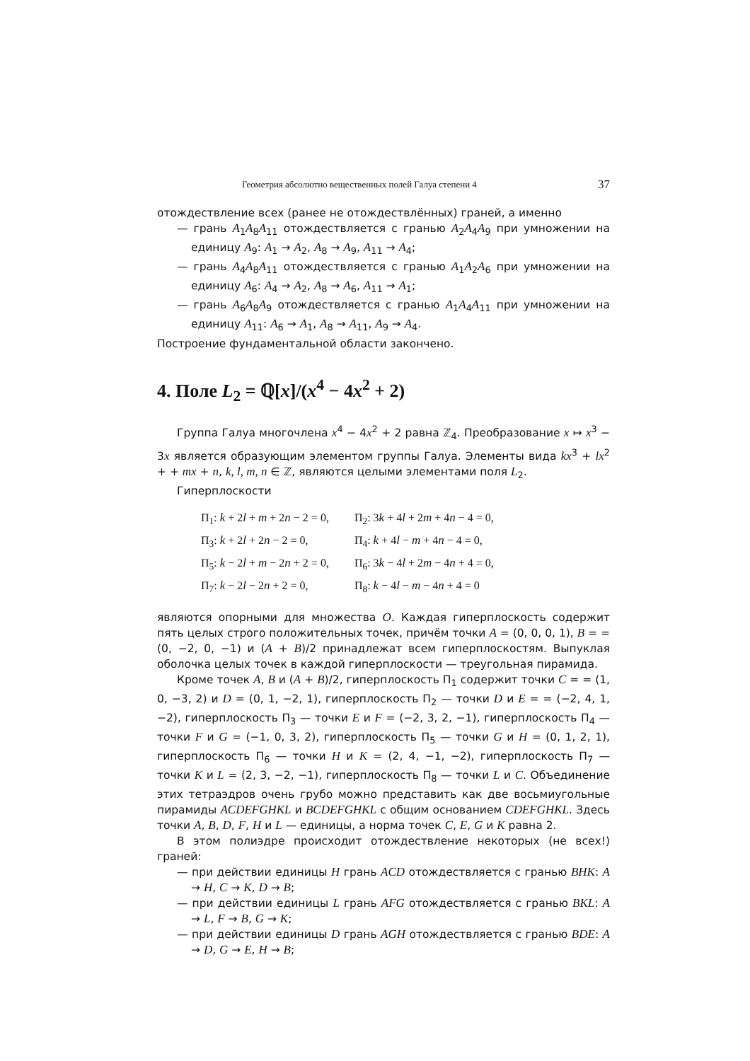Геометрия абсолютно вещественных полей Галуа степени 4 37
отождествление всех (ранее не отождествлённых) граней, а именно
— грань A<sub>1</sub>A<sub>8</sub>A<sub>11</sub> отождествляется с гранью A<sub>2</sub>A<sub>4</sub>A<sub>9</sub> при умножении на единицу A<sub>9</sub>: A<sub>1</sub> → A<sub>2</sub>, A<sub>8</sub> → A<sub>9</sub>, A<sub>11</sub> → A<sub>4</sub>;
— грань A<sub>4</sub>A<sub>8</sub>A<sub>11</sub> отождествляется с гранью A<sub>1</sub>A<sub>2</sub>A<sub>6</sub> при умножении на единицу A<sub>6</sub>: A<sub>4</sub> → A<sub>2</sub>, A<sub>8</sub> → A<sub>6</sub>, A<sub>11</sub> → A<sub>1</sub>;
— грань A<sub>6</sub>A<sub>8</sub>A<sub>9</sub> отождествляется с гранью A<sub>1</sub>A<sub>4</sub>A<sub>11</sub> при умножении на единицу A<sub>11</sub>: A<sub>6</sub> → A<sub>1</sub>, A<sub>8</sub> → A<sub>11</sub>, A<sub>9</sub> → A<sub>4</sub>.
Построение фундаментальной области закончено.
4. Поле L<sub>2</sub> = ℚ[x]/(x<sup>4</sup> − 4x<sup>2</sup> + 2)
Группа Галуа многочлена x<sup>4</sup> − 4x<sup>2</sup> + 2 равна ℤ<sub>4</sub>. Преобразование x ↦ x<sup>3</sup> − 3x является образующим элементом группы Галуа. Элементы вида kx<sup>3</sup> + lx<sup>2</sup> + + mx + n, k, l, m, n ∈ ℤ, являются целыми элементами поля L<sub>2</sub>.
Гиперплоскости
| Π<sub>1</sub>: k + 2 l + m + 2 n − 2 = 0, | Π<sub>2</sub>: 3 k + 4 l + 2 m + 4 n − 4 = 0, |
| Π<sub>3</sub>: k + 2 l + 2 n − 2 = 0, | Π<sub>4</sub>: k + 4 l − m + 4 n − 4 = 0, |
| Π<sub>5</sub>: k − 2 l + m − 2 n + 2 = 0, | Π<sub>6</sub>: 3 k − 4 l + 2 m − 4 n + 4 = 0, |
| Π<sub>7</sub>: k − 2 l − 2 n + 2 = 0, | Π<sub>8</sub>: k − 4 l − m − 4 n + 4 = 0 |
являются опорными для множества O. Каждая гиперплоскость содержит пять целых строго положительных точек, причём точки A = (0, 0, 0, 1), B = = (0, −2, 0, −1) и (A + B)/2 принадлежат всем гиперплоскостям. Выпуклая оболочка целых точек в каждой гиперплоскости — треугольная пирамида.
Кроме точек A, B и (A + B)/2, гиперплоскость Π<sub>1</sub> содержит точки C = = (1, 0, −3, 2) и D = (0, 1, −2, 1), гиперплоскость Π<sub>2</sub> — точки D и E = = (−2, 4, 1, −2), гиперплоскость Π<sub>3</sub> — точки E и F = (−2, 3, 2, −1), гиперплоскость Π<sub>4</sub> — точки F и G = (−1, 0, 3, 2), гиперплоскость Π<sub>5</sub> — точки G и H = (0, 1, 2, 1), гиперплоскость Π<sub>6</sub> — точки H и K = (2, 4, −1, −2), гиперплоскость Π<sub>7</sub> — точки K и L = (2, 3, −2, −1), гиперплоскость Π<sub>8</sub> — точки L и C. Объединение этих тетраэдров очень грубо можно представить как две восьмиугольные пирамиды ACDEFGHKL и BCDEFGHKL с общим основанием CDEFGHKL. Здесь точки A, B, D, F, H и L — единицы, а норма точек C, E, G и K равна 2.
В этом полиэдре происходит отождествление некоторых (не всех!) граней:
— при действии единицы H грань ACD отождествляется с гранью BHK: A → H, C → K, D → B;
— при действии единицы L грань AFG отождествляется с гранью BKL: A → L, F → B, G → K;
— при действии единицы D грань AGH отождествляется с гранью BDE: A → D, G → E, H → B;